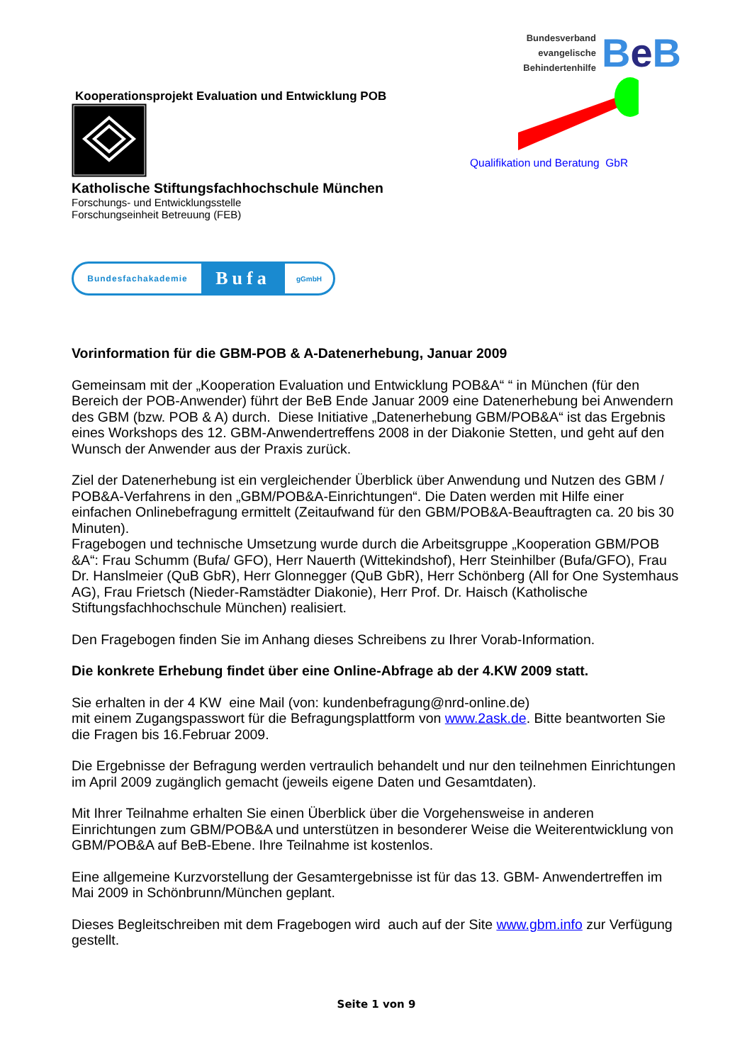Kooperationsprojekt Evaluation und Entwicklung POB
Katholische Stiftungsfachhochschule München
Forschungs- und Entwicklungsstelle
Forschungseinheit Betreuung (FEB)
Bundesfachakademie Bufa gGmbH
Bundesverband
evangelische
Behindertenhilfe
Be B
Qualifikation und Beratung GbR
Vorinformation für die GBM-POB & A-Datenerhebung, Januar 2009
Gemeinsam mit der „Kooperation Evaluation und Entwicklung POB&A“ “ in München (für den Bereich der POB-Anwender) führt der BeB Ende Januar 2009 eine Datenerhebung bei Anwendern des GBM (bzw. POB & A) durch. Diese Initiative „Datenerhebung GBM/POB&A“ ist das Ergebnis eines Workshops des 12. GBM-Anwendertreffens 2008 in der Diakonie Stetten, und geht auf den Wunsch der Anwender aus der Praxis zurück.
Ziel der Datenerhebung ist ein vergleichender Überblick über Anwendung und Nutzen des GBM / POB&A-Verfahrens in den „GBM/POB&A-Einrichtungen“. Die Daten werden mit Hilfe einer einfachen Onlinebefragung ermittelt (Zeitaufwand für den GBM/POB&A-Beauftragten ca. 20 bis 30 Minuten).
Fragebogen und technische Umsetzung wurde durch die Arbeitsgruppe „Kooperation GBM/POB &A“: Frau Schumm (Bufa/ GFO), Herr Nauerth (Wittekindshof), Herr Steinhilber (Bufa/GFO), Frau Dr. Hanslmeier (QuB GbR), Herr Glonnegger (QuB GbR), Herr Schönberg (All for One Systemhaus AG), Frau Frietsch (Nieder-Ramstädter Diakonie), Herr Prof. Dr. Haisch (Katholische Stiftungsfachhochschule München) realisiert.
Den Fragebogen finden Sie im Anhang dieses Schreibens zu Ihrer Vorab-Information.
Die konkrete Erhebung findet über eine Online-Abfrage ab der 4.KW 2009 statt.
Sie erhalten in der 4 KW eine Mail (von: kundenbefragung@nrd-online.de)
mit einem Zugangspasswort für die Befragungsplattform von www.2ask.de. Bitte beantworten Sie die Fragen bis 16.Februar 2009.
Die Ergebnisse der Befragung werden vertraulich behandelt und nur den teilnehmen Einrichtungen im April 2009 zugänglich gemacht (jeweils eigene Daten und Gesamtdaten).
Mit Ihrer Teilnahme erhalten Sie einen Überblick über die Vorgehensweise in anderen Einrichtungen zum GBM/POB&A und unterstützen in besonderer Weise die Weiterentwicklung von GBM/POB&A auf BeB-Ebene. Ihre Teilnahme ist kostenlos.
Eine allgemeine Kurzvorstellung der Gesamtergebnisse ist für das 13. GBM- Anwendertreffen im Mai 2009 in Schönbrunn/München geplant.
Dieses Begleitschreiben mit dem Fragebogen wird auch auf der Site www.gbm.info zur Verfügung gestellt.
Seite 1 von 9